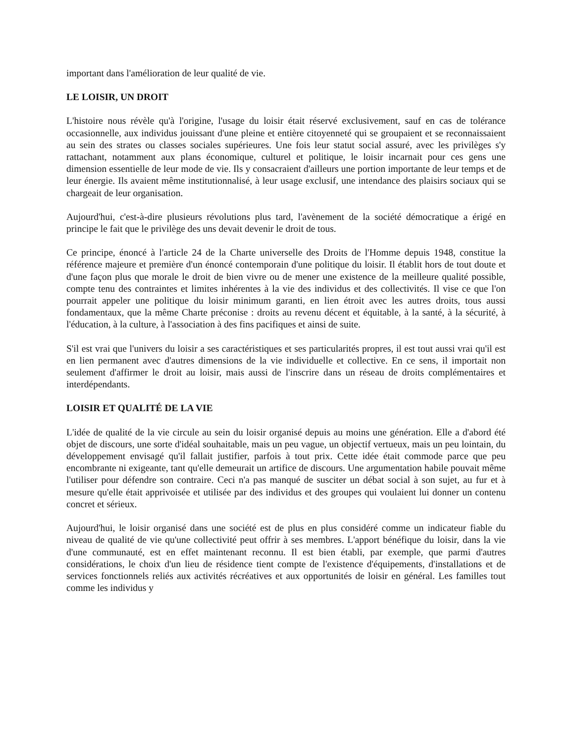important dans l'amélioration de leur qualité de vie.
LE LOISIR, UN DROIT
L'histoire nous révèle qu'à l'origine, l'usage du loisir était réservé exclusivement, sauf en cas de tolérance occasionnelle, aux individus jouissant d'une pleine et entière citoyenneté qui se groupaient et se reconnaissaient au sein des strates ou classes sociales supérieures. Une fois leur statut social assuré, avec les privilèges s'y rattachant, notamment aux plans économique, culturel et politique, le loisir incarnait pour ces gens une dimension essentielle de leur mode de vie. Ils y consacraient d'ailleurs une portion importante de leur temps et de leur énergie. Ils avaient même institutionnalisé, à leur usage exclusif, une intendance des plaisirs sociaux qui se chargeait de leur organisation.
Aujourd'hui, c'est-à-dire plusieurs révolutions plus tard, l'avènement de la société démocratique a érigé en principe le fait que le privilège des uns devait devenir le droit de tous.
Ce principe, énoncé à l'article 24 de la Charte universelle des Droits de l'Homme depuis 1948, constitue la référence majeure et première d'un énoncé contemporain d'une politique du loisir. Il établit hors de tout doute et d'une façon plus que morale le droit de bien vivre ou de mener une existence de la meilleure qualité possible, compte tenu des contraintes et limites inhérentes à la vie des individus et des collectivités. Il vise ce que l'on pourrait appeler une politique du loisir minimum garanti, en lien étroit avec les autres droits, tous aussi fondamentaux, que la même Charte préconise : droits au revenu décent et équitable, à la santé, à la sécurité, à l'éducation, à la culture, à l'association à des fins pacifiques et ainsi de suite.
S'il est vrai que l'univers du loisir a ses caractéristiques et ses particularités propres, il est tout aussi vrai qu'il est en lien permanent avec d'autres dimensions de la vie individuelle et collective. En ce sens, il importait non seulement d'affirmer le droit au loisir, mais aussi de l'inscrire dans un réseau de droits complémentaires et interdépendants.
LOISIR ET QUALITÉ DE LA VIE
L'idée de qualité de la vie circule au sein du loisir organisé depuis au moins une génération. Elle a d'abord été objet de discours, une sorte d'idéal souhaitable, mais un peu vague, un objectif vertueux, mais un peu lointain, du développement envisagé qu'il fallait justifier, parfois à tout prix. Cette idée était commode parce que peu encombrante ni exigeante, tant qu'elle demeurait un artifice de discours. Une argumentation habile pouvait même l'utiliser pour défendre son contraire. Ceci n'a pas manqué de susciter un débat social à son sujet, au fur et à mesure qu'elle était apprivoisée et utilisée par des individus et des groupes qui voulaient lui donner un contenu concret et sérieux.
Aujourd'hui, le loisir organisé dans une société est de plus en plus considéré comme un indicateur fiable du niveau de qualité de vie qu'une collectivité peut offrir à ses membres. L'apport bénéfique du loisir, dans la vie d'une communauté, est en effet maintenant reconnu. Il est bien établi, par exemple, que parmi d'autres considérations, le choix d'un lieu de résidence tient compte de l'existence d'équipements, d'installations et de services fonctionnels reliés aux activités récréatives et aux opportunités de loisir en général. Les familles tout comme les individus y